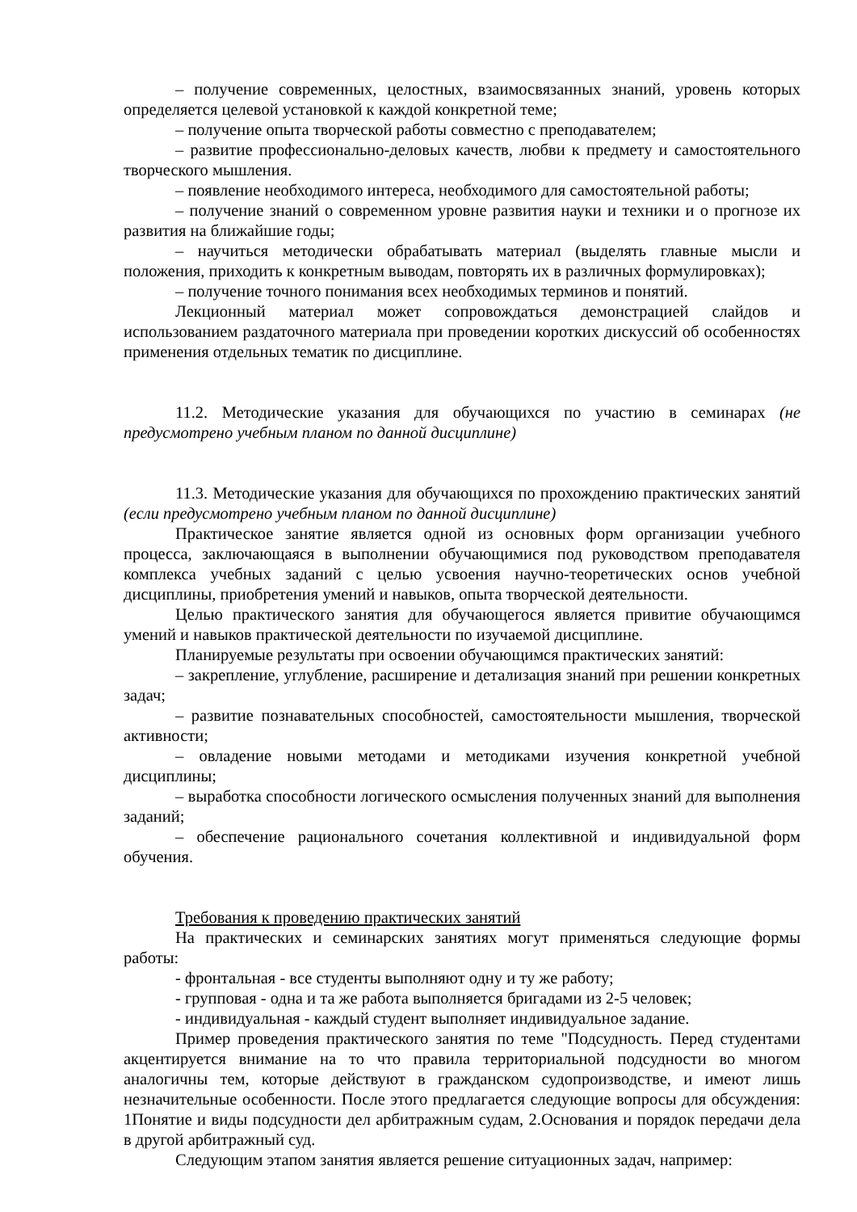– получение современных, целостных, взаимосвязанных знаний, уровень которых определяется целевой установкой к каждой конкретной теме;
– получение опыта творческой работы совместно с преподавателем;
– развитие профессионально-деловых качеств, любви к предмету и самостоятельного творческого мышления.
– появление необходимого интереса, необходимого для самостоятельной работы;
– получение знаний о современном уровне развития науки и техники и о прогнозе их развития на ближайшие годы;
– научиться методически обрабатывать материал (выделять главные мысли и положения, приходить к конкретным выводам, повторять их в различных формулировках);
– получение точного понимания всех необходимых терминов и понятий.
Лекционный материал может сопровождаться демонстрацией слайдов и использованием раздаточного материала при проведении коротких дискуссий об особенностях применения отдельных тематик по дисциплине.
11.2. Методические указания для обучающихся по участию в семинарах (не предусмотрено учебным планом по данной дисциплине)
11.3. Методические указания для обучающихся по прохождению практических занятий (если предусмотрено учебным планом по данной дисциплине)
Практическое занятие является одной из основных форм организации учебного процесса, заключающаяся в выполнении обучающимися под руководством преподавателя комплекса учебных заданий с целью усвоения научно-теоретических основ учебной дисциплины, приобретения умений и навыков, опыта творческой деятельности.
Целью практического занятия для обучающегося является привитие обучающимся умений и навыков практической деятельности по изучаемой дисциплине.
Планируемые результаты при освоении обучающимся практических занятий:
– закрепление, углубление, расширение и детализация знаний при решении конкретных задач;
– развитие познавательных способностей, самостоятельности мышления, творческой активности;
– овладение новыми методами и методиками изучения конкретной учебной дисциплины;
– выработка способности логического осмысления полученных знаний для выполнения заданий;
– обеспечение рационального сочетания коллективной и индивидуальной форм обучения.
Требования к проведению практических занятий
На практических и семинарских занятиях могут применяться следующие формы работы:
- фронтальная - все студенты выполняют одну и ту же работу;
- групповая - одна и та же работа выполняется бригадами из 2-5 человек;
- индивидуальная - каждый студент выполняет индивидуальное задание.
Пример проведения практического занятия по теме "Подсудность. Перед студентами акцентируется внимание на то что правила территориальной подсудности во многом аналогичны тем, которые действуют в гражданском судопроизводстве, и имеют лишь незначительные особенности. После этого предлагается следующие вопросы для обсуждения: 1Понятие и виды подсудности дел арбитражным судам, 2.Основания и порядок передачи дела в другой арбитражный суд.
Следующим этапом занятия является решение ситуационных задач, например: